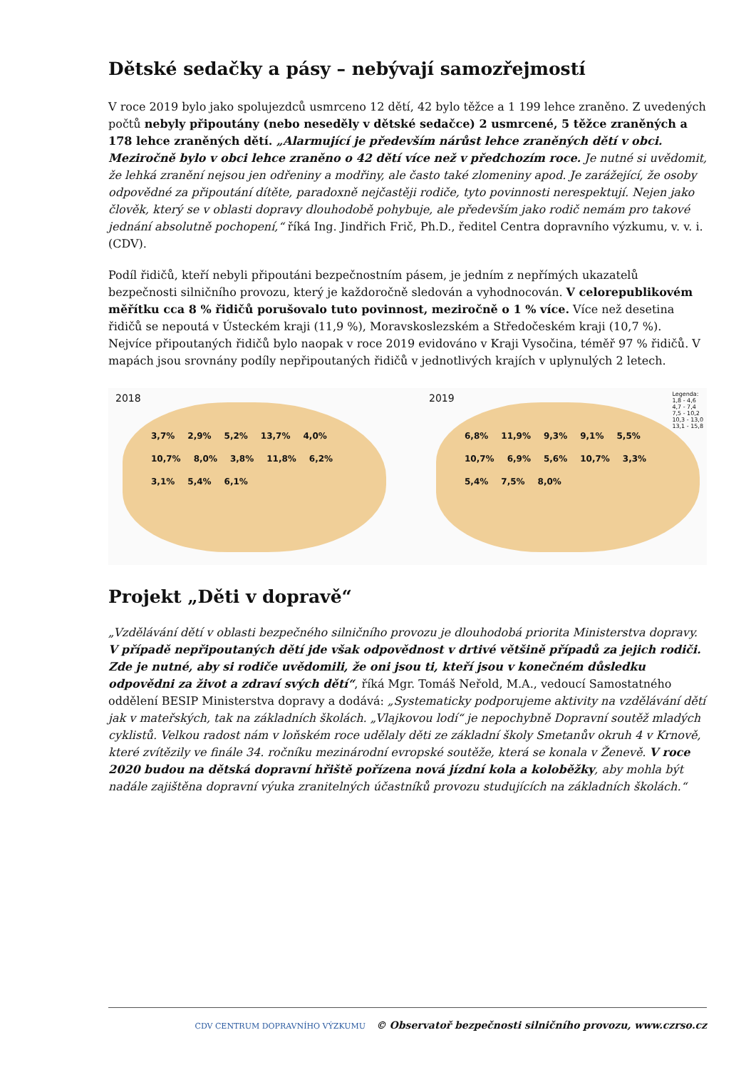Dětské sedačky a pásy – nebývají samozřejmostí
V roce 2019 bylo jako spolujezdců usmrceno 12 dětí, 42 bylo těžce a 1 199 lehce zraněno. Z uvedených počtů nebyly připoutány (nebo neseděly v dětské sedačce) 2 usmrcené, 5 těžce zraněných a 178 lehce zraněných dětí. „Alarmující je především nárůst lehce zraněných dětí v obci. Meziročně bylo v obci lehce zraněno o 42 dětí více než v předchozím roce. Je nutné si uvědomit, že lehká zranění nejsou jen odřeniny a modřiny, ale často také zlomeniny apod. Je zarážející, že osoby odpovědné za připoutání dítěte, paradoxně nejčastěji rodiče, tyto povinnosti nerespektují. Nejen jako člověk, který se v oblasti dopravy dlouhodobě pohybuje, ale především jako rodič nemám pro takové jednání absolutně pochopení,“ říká Ing. Jindřich Frič, Ph.D., ředitel Centra dopravního výzkumu, v. v. i. (CDV).
Podíl řidičů, kteří nebyli připoutáni bezpečnostním pásem, je jedním z nepřímých ukazatelů bezpečnosti silničního provozu, který je každoročně sledován a vyhodnocován. V celorepublikovém měřítku cca 8 % řidičů porušovalo tuto povinnost, meziročně o 1 % více. Více než desetina řidičů se nepoutá v Ústeckém kraji (11,9 %), Moravskoslezském a Středočeském kraji (10,7 %). Nejvíce připoutaných řidičů bylo naopak v roce 2019 evidováno v Kraji Vysočina, téměř 97 % řidičů. V mapách jsou srovnány podíly nepřipoutaných řidičů v jednotlivých krajích v uplynulých 2 letech.
2018
3,7% 2,9% 5,2% 13,7% 4,0% 10,7% 8,0% 3,8% 11,8% 6,2% 3,1% 5,4% 6,1%
2019
Legenda:
1,8 - 4,6
4,7 - 7,4
7,5 - 10,2
10,3 - 13,0
13,1 - 15,8
6,8% 11,9% 9,3% 9,1% 5,5% 10,7% 6,9% 5,6% 10,7% 3,3% 5,4% 7,5% 8,0%
Projekt „Děti v dopravě“
„Vzdělávání dětí v oblasti bezpečného silničního provozu je dlouhodobá priorita Ministerstva dopravy. V případě nepřipoutaných dětí jde však odpovědnost v drtivé většině případů za jejich rodiči. Zde je nutné, aby si rodiče uvědomili, že oni jsou ti, kteří jsou v konečném důsledku odpovědni za život a zdraví svých dětí“, říká Mgr. Tomáš Neřold, M.A., vedoucí Samostatného oddělení BESIP Ministerstva dopravy a dodává: „Systematicky podporujeme aktivity na vzdělávání dětí jak v mateřských, tak na základních školách. „Vlajkovou lodí“ je nepochybně Dopravní soutěž mladých cyklistů. Velkou radost nám v loňském roce udělaly děti ze základní školy Smetanův okruh 4 v Krnově, které zvítězily ve finále 34. ročníku mezinárodní evropské soutěže, která se konala v Ženevě. V roce 2020 budou na dětská dopravní hřiště pořízena nová jízdní kola a koloběžky, aby mohla být nadále zajištěna dopravní výuka zranitelných účastníků provozu studujících na základních školách.“
CDV CENTRUM DOPRAVNÍHO VÝZKUMU © Observatoř bezpečnosti silničního provozu, www.czrso.cz